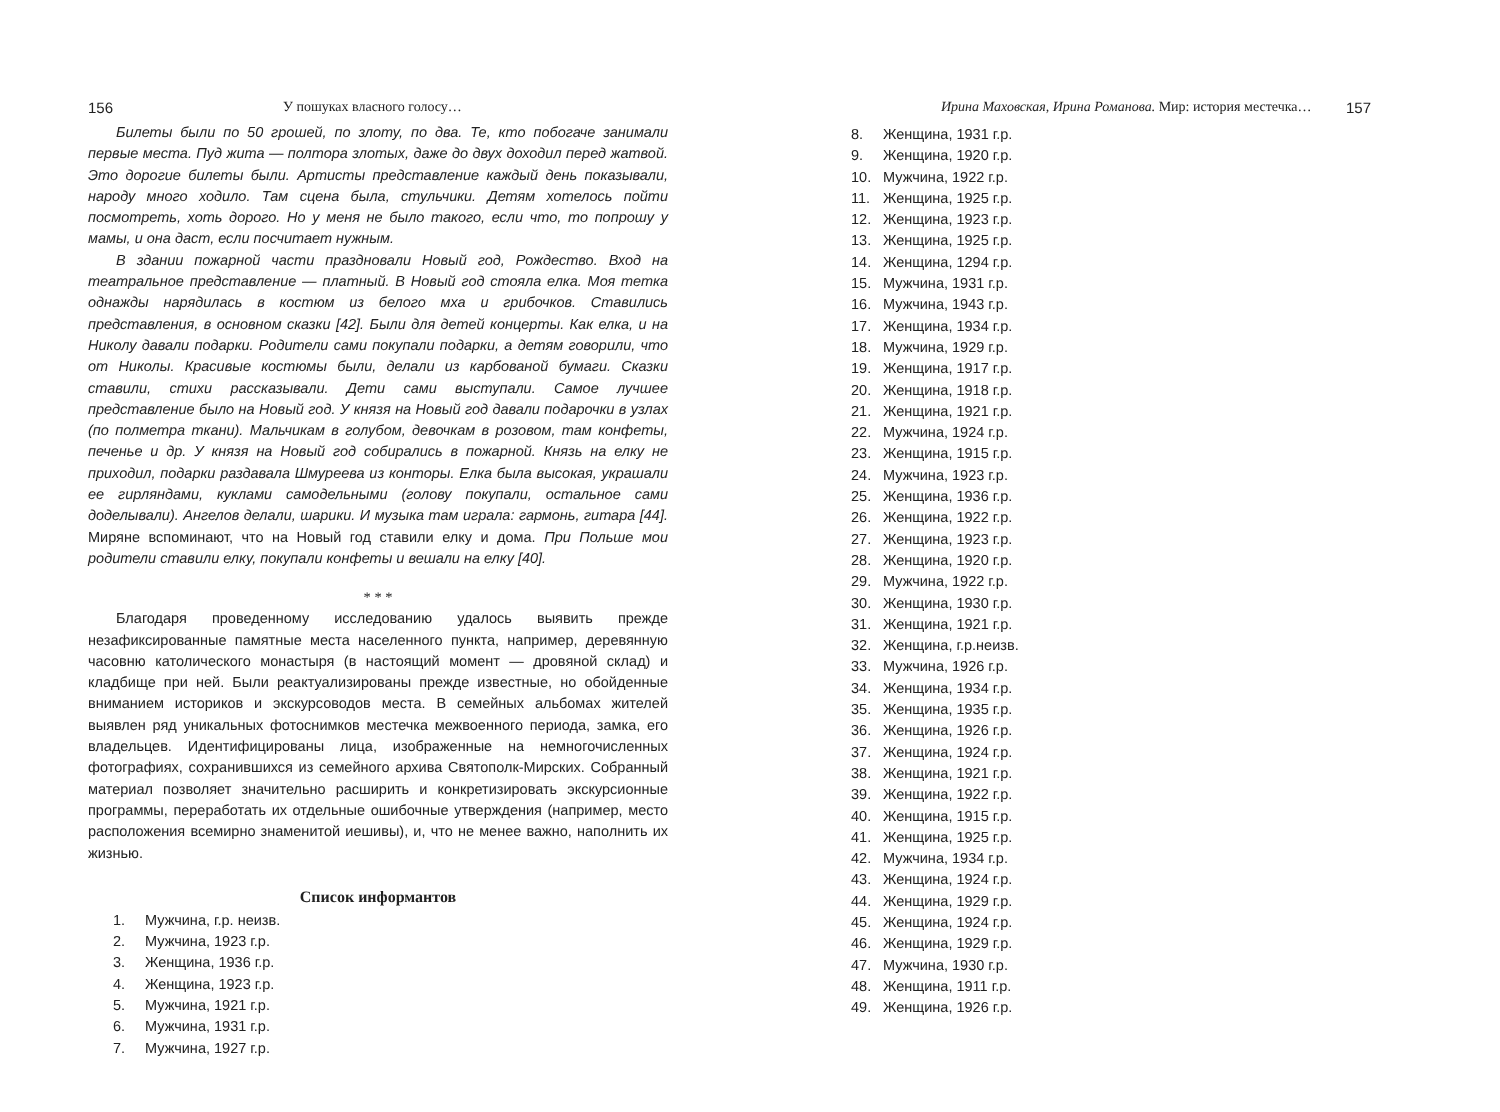156 У пошуках власного голосу…
Билеты были по 50 грошей, по злоту, по два. Те, кто побогаче занимали первые места. Пуд жита — полтора злотых, даже до двух доходил перед жатвой. Это дорогие билеты были. Артисты представление каждый день показывали, народу много ходило. Там сцена была, стульчики. Детям хотелось пойти посмотреть, хоть дорого. Но у меня не было такого, если что, то попрошу у мамы, и она даст, если посчитает нужным.
В здании пожарной части праздновали Новый год, Рождество. Вход на театральное представление — платный. В Новый год стояла елка. Моя тетка однажды нарядилась в костюм из белого мха и грибочков. Ставились представления, в основном сказки [42]. Были для детей концерты. Как елка, и на Николу давали подарки. Родители сами покупали подарки, а детям говорили, что от Николы. Красивые костюмы были, делали из карбованой бумаги. Сказки ставили, стихи рассказывали. Дети сами выступали. Самое лучшее представление было на Новый год. У князя на Новый год давали подарочки в узлах (по полметра ткани). Мальчикам в голубом, девочкам в розовом, там конфеты, печенье и др. У князя на Новый год собирались в пожарной. Князь на елку не приходил, подарки раздавала Шмуреева из конторы. Елка была высокая, украшали ее гирляндами, куклами самодельными (голову покупали, остальное сами доделывали). Ангелов делали, шарики. И музыка там играла: гармонь, гитара [44]. Миряне вспоминают, что на Новый год ставили елку и дома. При Польше мои родители ставили елку, покупали конфеты и вешали на елку [40].
* * *
Благодаря проведенному исследованию удалось выявить прежде незафиксированные памятные места населенного пункта, например, деревянную часовню католического монастыря (в настоящий момент — дровяной склад) и кладбище при ней. Были реактуализированы прежде известные, но обойденные вниманием историков и экскурсоводов места. В семейных альбомах жителей выявлен ряд уникальных фотоснимков местечка межвоенного периода, замка, его владельцев. Идентифицированы лица, изображенные на немногочисленных фотографиях, сохранившихся из семейного архива Святополк-Мирских. Собранный материал позволяет значительно расширить и конкретизировать экскурсионные программы, переработать их отдельные ошибочные утверждения (например, место расположения всемирно знаменитой иешивы), и, что не менее важно, наполнить их жизнью.
Список информантов
1. Мужчина, г.р. неизв.
2. Мужчина, 1923 г.р.
3. Женщина, 1936 г.р.
4. Женщина, 1923 г.р.
5. Мужчина, 1921 г.р.
6. Мужчина, 1931 г.р.
7. Мужчина, 1927 г.р.
Ирина Маховская, Ирина Романова. Мир: история местечка… 157
8. Женщина, 1931 г.р.
9. Женщина, 1920 г.р.
10. Мужчина, 1922 г.р.
11. Женщина, 1925 г.р.
12. Женщина, 1923 г.р.
13. Женщина, 1925 г.р.
14. Женщина, 1294 г.р.
15. Мужчина, 1931 г.р.
16. Мужчина, 1943 г.р.
17. Женщина, 1934 г.р.
18. Мужчина, 1929 г.р.
19. Женщина, 1917 г.р.
20. Женщина, 1918 г.р.
21. Женщина, 1921 г.р.
22. Мужчина, 1924 г.р.
23. Женщина, 1915 г.р.
24. Мужчина, 1923 г.р.
25. Женщина, 1936 г.р.
26. Женщина, 1922 г.р.
27. Женщина, 1923 г.р.
28. Женщина, 1920 г.р.
29. Мужчина, 1922 г.р.
30. Женщина, 1930 г.р.
31. Женщина, 1921 г.р.
32. Женщина, г.р.неизв.
33. Мужчина, 1926 г.р.
34. Женщина, 1934 г.р.
35. Женщина, 1935 г.р.
36. Женщина, 1926 г.р.
37. Женщина, 1924 г.р.
38. Женщина, 1921 г.р.
39. Женщина, 1922 г.р.
40. Женщина, 1915 г.р.
41. Женщина, 1925 г.р.
42. Мужчина, 1934 г.р.
43. Женщина, 1924 г.р.
44. Женщина, 1929 г.р.
45. Женщина, 1924 г.р.
46. Женщина, 1929 г.р.
47. Мужчина, 1930 г.р.
48. Женщина, 1911 г.р.
49. Женщина, 1926 г.р.